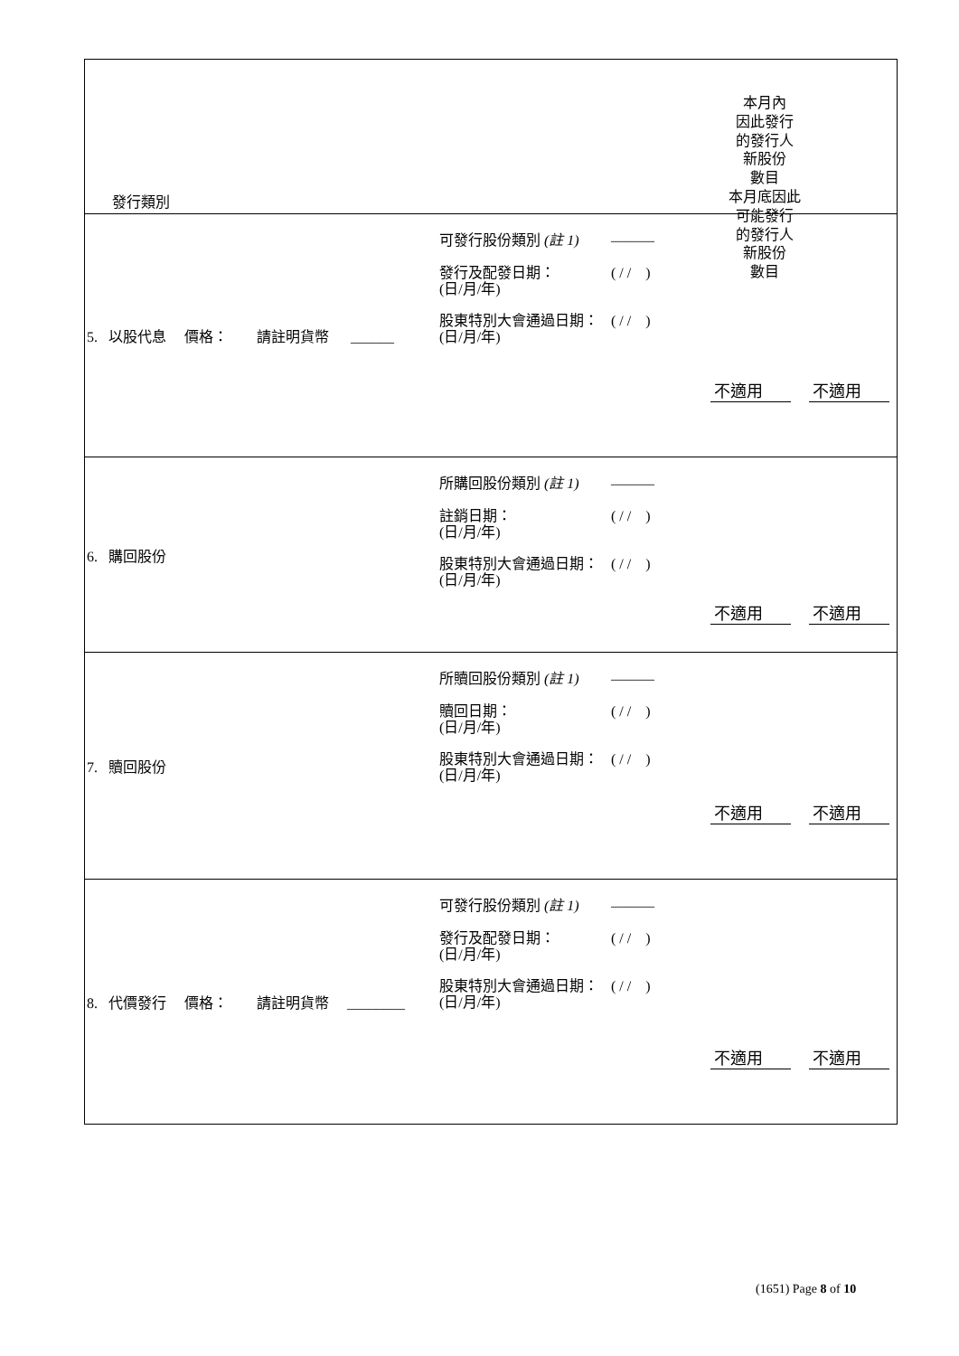| 發行類別 本月內 因此發行 的發行人 新股份 數目 本月底因此 可能發行 的發行人 新股份 數目 |
| 5. 以股代息 價格： 請註明貨幣 ______ 可發行股份類別 (註 1) ——— 發行及配發日期： (日/月/年) ( / / ) 股東特別大會通過日期： (日/月/年) ( / / ) 不適用 不適用 |
| 6. 購回股份 所購回股份類別 (註 1) ——— 註銷日期： (日/月/年) ( / / ) 股東特別大會通過日期： (日/月/年) ( / / ) 不適用 不適用 |
| 7. 贖回股份 所贖回股份類別 (註 1) ——— 贖回日期： (日/月/年) ( / / ) 股東特別大會通過日期： (日/月/年) ( / / ) 不適用 不適用 |
| 8. 代價發行 價格： 請註明貨幣 ________ 可發行股份類別 (註 1) ——— 發行及配發日期： (日/月/年) ( / / ) 股東特別大會通過日期： (日/月/年) ( / / ) 不適用 不適用 |
(1651) Page 8 of 10